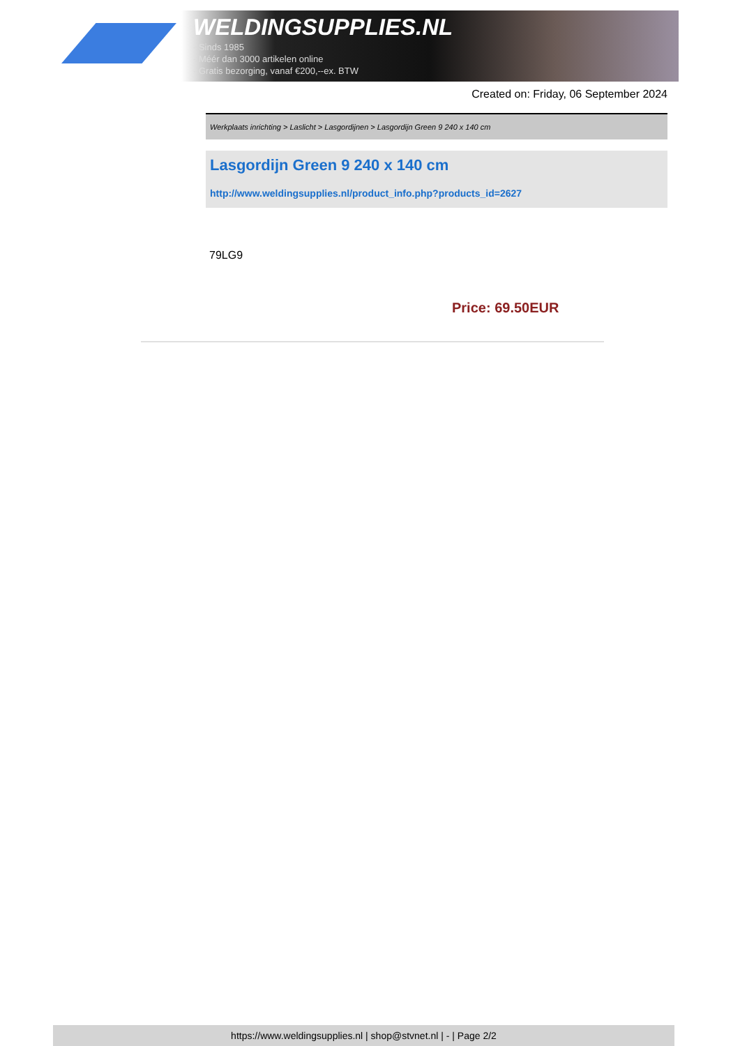WELDINGSUPPLIES.NL
- Sinds 1985
- Méér dan 3000 artikelen online
- Gratis bezorging, vanaf €200,--ex. BTW
Created on: Friday, 06 September 2024
Werkplaats inrichting > Laslicht > Lasgordijnen > Lasgordijn Green 9 240 x 140 cm
Lasgordijn Green 9 240 x 140 cm
http://www.weldingsupplies.nl/product_info.php?products_id=2627
79LG9
Price: 69.50EUR
https://www.weldingsupplies.nl | shop@stvnet.nl | - | Page 2/2